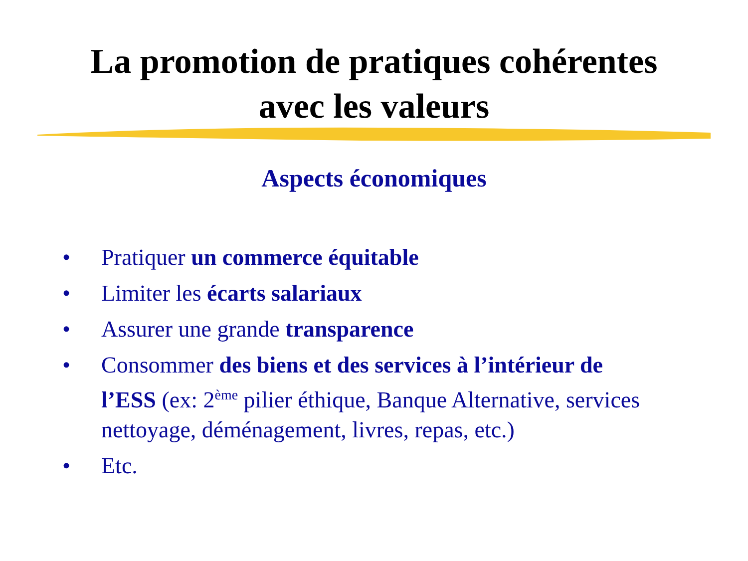La promotion de pratiques cohérentes
avec les valeurs
Aspects économiques
• Pratiquer un commerce équitable
• Limiter les écarts salariaux
• Assurer une grande transparence
• Consommer des biens et des services à l’intérieur de l’ESS (ex: 2<sup>ème</sup> pilier éthique, Banque Alternative, services nettoyage, déménagement, livres, repas, etc.)
• Etc.